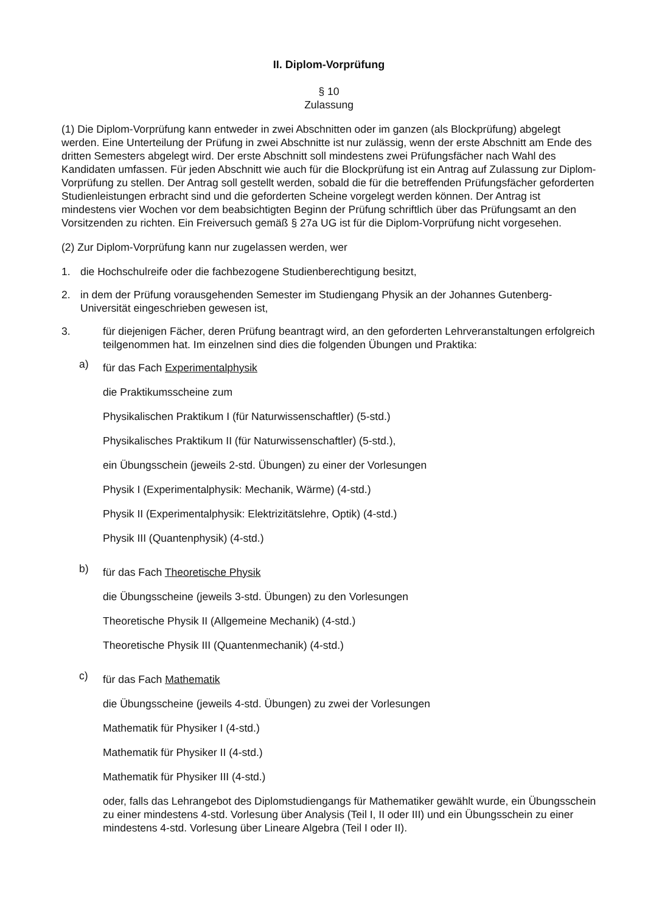II. Diplom-Vorprüfung
§ 10
Zulassung
(1) Die Diplom-Vorprüfung kann entweder in zwei Abschnitten oder im ganzen (als Blockprüfung) abgelegt werden. Eine Unterteilung der Prüfung in zwei Abschnitte ist nur zulässig, wenn der erste Abschnitt am Ende des dritten Semesters abgelegt wird. Der erste Abschnitt soll mindestens zwei Prüfungsfächer nach Wahl des Kandidaten umfassen. Für jeden Abschnitt wie auch für die Blockprüfung ist ein Antrag auf Zulassung zur Diplom-Vorprüfung zu stellen. Der Antrag soll gestellt werden, sobald die für die betreffenden Prüfungsfächer geforderten Studienleistungen erbracht sind und die geforderten Scheine vorgelegt werden können. Der Antrag ist mindestens vier Wochen vor dem beabsichtigten Beginn der Prüfung schriftlich über das Prüfungsamt an den Vorsitzenden zu richten. Ein Freiversuch gemäß § 27a UG ist für die Diplom-Vorprüfung nicht vorgesehen.
(2) Zur Diplom-Vorprüfung kann nur zugelassen werden, wer
1. die Hochschulreife oder die fachbezogene Studienberechtigung besitzt,
2. in dem der Prüfung vorausgehenden Semester im Studiengang Physik an der Johannes Gutenberg-Universität eingeschrieben gewesen ist,
3. für diejenigen Fächer, deren Prüfung beantragt wird, an den geforderten Lehrveranstaltungen erfolgreich teilgenommen hat. Im einzelnen sind dies die folgenden Übungen und Praktika:
a)
für das Fach Experimentalphysik
die Praktikumsscheine zum
Physikalischen Praktikum I (für Naturwissenschaftler) (5-std.)
Physikalisches Praktikum II (für Naturwissenschaftler) (5-std.),
ein Übungsschein (jeweils 2-std. Übungen) zu einer der Vorlesungen
Physik I (Experimentalphysik: Mechanik, Wärme) (4-std.)
Physik II (Experimentalphysik: Elektrizitätslehre, Optik) (4-std.)
Physik III (Quantenphysik) (4-std.)
b)
für das Fach Theoretische Physik
die Übungsscheine (jeweils 3-std. Übungen) zu den Vorlesungen
Theoretische Physik II (Allgemeine Mechanik) (4-std.)
Theoretische Physik III (Quantenmechanik) (4-std.)
c)
für das Fach Mathematik
die Übungsscheine (jeweils 4-std. Übungen) zu zwei der Vorlesungen
Mathematik für Physiker I (4-std.)
Mathematik für Physiker II (4-std.)
Mathematik für Physiker III (4-std.)
oder, falls das Lehrangebot des Diplomstudiengangs für Mathematiker gewählt wurde, ein Übungsschein zu einer mindestens 4-std. Vorlesung über Analysis (Teil I, II oder III) und ein Übungsschein zu einer mindestens 4-std. Vorlesung über Lineare Algebra (Teil I oder II).